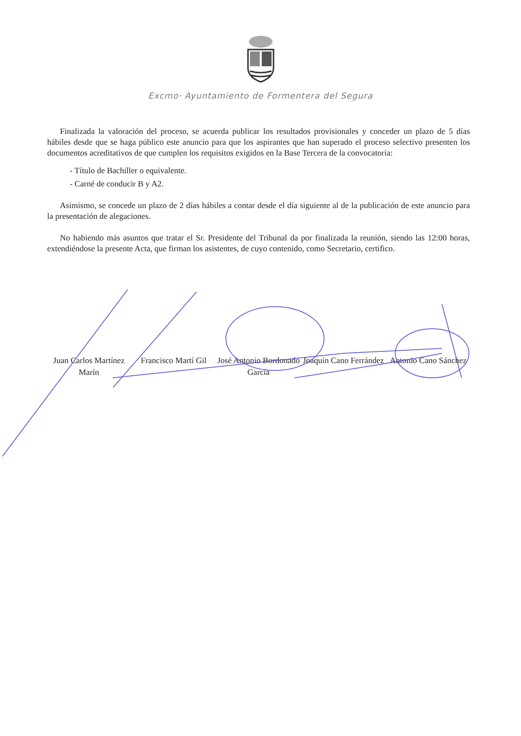Excmo· Ayuntamiento de Formentera del Segura
Finalizada la valoración del proceso, se acuerda publicar los resultados provisionales y conceder un plazo de 5 días hábiles desde que se haga público este anuncio para que los aspirantes que han superado el proceso selectivo presenten los documentos acreditativos de que cumplen los requisitos exigidos en la Base Tercera de la convocatoria:
- Título de Bachiller o equivalente.
- Carné de conducir B y A2.
Asimismo, se concede un plazo de 2 días hábiles a contar desde el día siguiente al de la publicación de este anuncio para la presentación de alegaciones.
No habiendo más asuntos que tratar el Sr. Presidente del Tribunal da por finalizada la reunión, siendo las 12:00 horas, extendiéndose la presente Acta, que firman los asistentes, de cuyo contenido, como Secretario, certifico.
Juan Carlos Martínez Marín
Francisco Martí Gil
José Antonio Bordonado García
Joaquín Cano Ferrández
Antonio Cano Sánchez